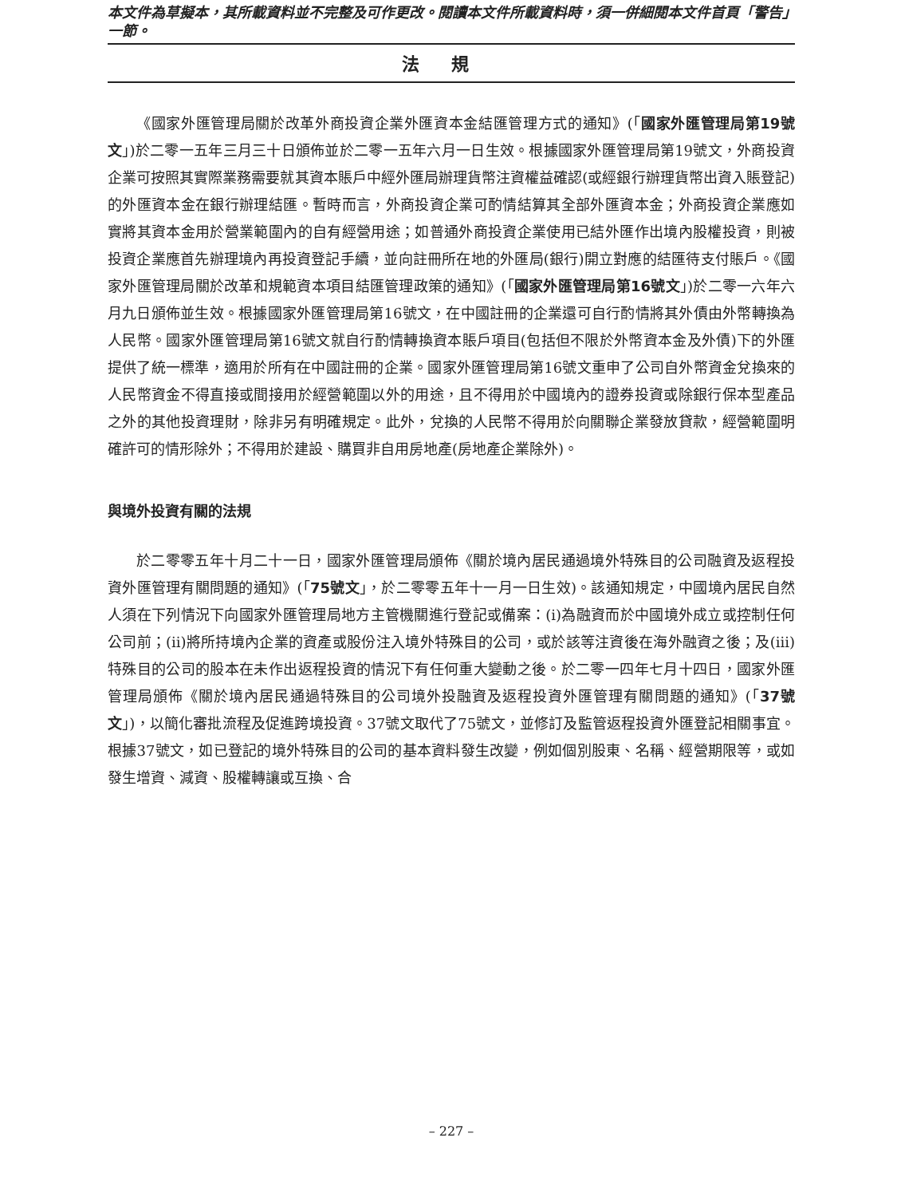本文件為草擬本，其所載資料並不完整及可作更改。閱讀本文件所載資料時，須一併細閱本文件首頁「警告」一節。
法規
《國家外匯管理局關於改革外商投資企業外匯資本金結匯管理方式的通知》(「國家外匯管理局第19號文」)於二零一五年三月三十日頒佈並於二零一五年六月一日生效。根據國家外匯管理局第19號文，外商投資企業可按照其實際業務需要就其資本賬戶中經外匯局辦理貨幣注資權益確認(或經銀行辦理貨幣出資入賬登記)的外匯資本金在銀行辦理結匯。暫時而言，外商投資企業可酌情結算其全部外匯資本金；外商投資企業應如實將其資本金用於營業範圍內的自有經營用途；如普通外商投資企業使用已結外匯作出境內股權投資，則被投資企業應首先辦理境內再投資登記手續，並向註冊所在地的外匯局(銀行)開立對應的結匯待支付賬戶。《國家外匯管理局關於改革和規範資本項目結匯管理政策的通知》(「國家外匯管理局第16號文」)於二零一六年六月九日頒佈並生效。根據國家外匯管理局第16號文，在中國註冊的企業還可自行酌情將其外債由外幣轉換為人民幣。國家外匯管理局第16號文就自行酌情轉換資本賬戶項目(包括但不限於外幣資本金及外債)下的外匯提供了統一標準，適用於所有在中國註冊的企業。國家外匯管理局第16號文重申了公司自外幣資金兌換來的人民幣資金不得直接或間接用於經營範圍以外的用途，且不得用於中國境內的證券投資或除銀行保本型產品之外的其他投資理財，除非另有明確規定。此外，兌換的人民幣不得用於向關聯企業發放貸款，經營範圍明確許可的情形除外；不得用於建設、購買非自用房地產(房地產企業除外)。
與境外投資有關的法規
於二零零五年十月二十一日，國家外匯管理局頒佈《關於境內居民通過境外特殊目的公司融資及返程投資外匯管理有關問題的通知》(「75號文」，於二零零五年十一月一日生效)。該通知規定，中國境內居民自然人須在下列情況下向國家外匯管理局地方主管機關進行登記或備案：(i)為融資而於中國境外成立或控制任何公司前；(ii)將所持境內企業的資產或股份注入境外特殊目的公司，或於該等注資後在海外融資之後；及(iii)特殊目的公司的股本在未作出返程投資的情況下有任何重大變動之後。於二零一四年七月十四日，國家外匯管理局頒佈《關於境內居民通過特殊目的公司境外投融資及返程投資外匯管理有關問題的通知》(「37號文」)，以簡化審批流程及促進跨境投資。37號文取代了75號文，並修訂及監管返程投資外匯登記相關事宜。根據37號文，如已登記的境外特殊目的公司的基本資料發生改變，例如個別股東、名稱、經營期限等，或如發生增資、減資、股權轉讓或互換、合
– 227 –